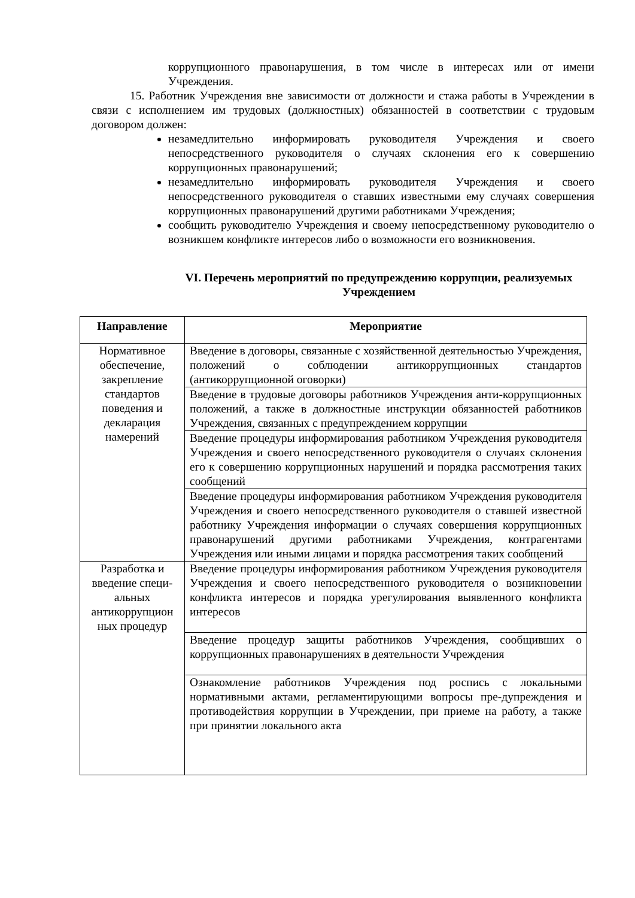коррупционного правонарушения, в том числе в интересах или от имени Учреждения.
15. Работник Учреждения вне зависимости от должности и стажа работы в Учреждении в связи с исполнением им трудовых (должностных) обязанностей в соответствии с трудовым договором должен:
незамедлительно информировать руководителя Учреждения и своего непосредственного руководителя о случаях склонения его к совершению коррупционных правонарушений;
незамедлительно информировать руководителя Учреждения и своего непосредственного руководителя о ставших известными ему случаях совершения коррупционных правонарушений другими работниками Учреждения;
сообщить руководителю Учреждения и своему непосредственному руководителю о возникшем конфликте интересов либо о возможности его возникновения.
VI. Перечень мероприятий по предупреждению коррупции, реализуемых Учреждением
| Направление | Мероприятие |
| --- | --- |
| Нормативное обеспечение, закрепление стандартов поведения и декларация намерений | Введение в договоры, связанные с хозяйственной деятельностью Учреждения, положений о соблюдении антикоррупционных стандартов (антикоррупционной оговорки) |
| | Введение в трудовые договоры работников Учреждения анти-коррупционных положений, а также в должностные инструкции обязанностей работников Учреждения, связанных с предупреждением коррупции |
| | Введение процедуры информирования работником Учреждения руководителя Учреждения и своего непосредственного руководителя о случаях склонения его к совершению коррупционных нарушений и порядка рассмотрения таких сообщений |
| | Введение процедуры информирования работником Учреждения руководителя Учреждения и своего непосредственного руководителя о ставшей известной работнику Учреждения информации о случаях совершения коррупционных правонарушений другими работниками Учреждения, контрагентами Учреждения или иными лицами и порядка рассмотрения таких сообщений |
| Разработка и введение специ-альных антикоррупцион ных процедур | Введение процедуры информирования работником Учреждения руководителя Учреждения и своего непосредственного руководителя о возникновении конфликта интересов и порядка урегулирования выявленного конфликта интересов |
| | Введение процедур защиты работников Учреждения, сообщивших о коррупционных правонарушениях в деятельности Учреждения |
| | Ознакомление работников Учреждения под роспись с локальными нормативными актами, регламентирующими вопросы пре-дупреждения и противодействия коррупции в Учреждении, при приеме на работу, а также при принятии локального акта |